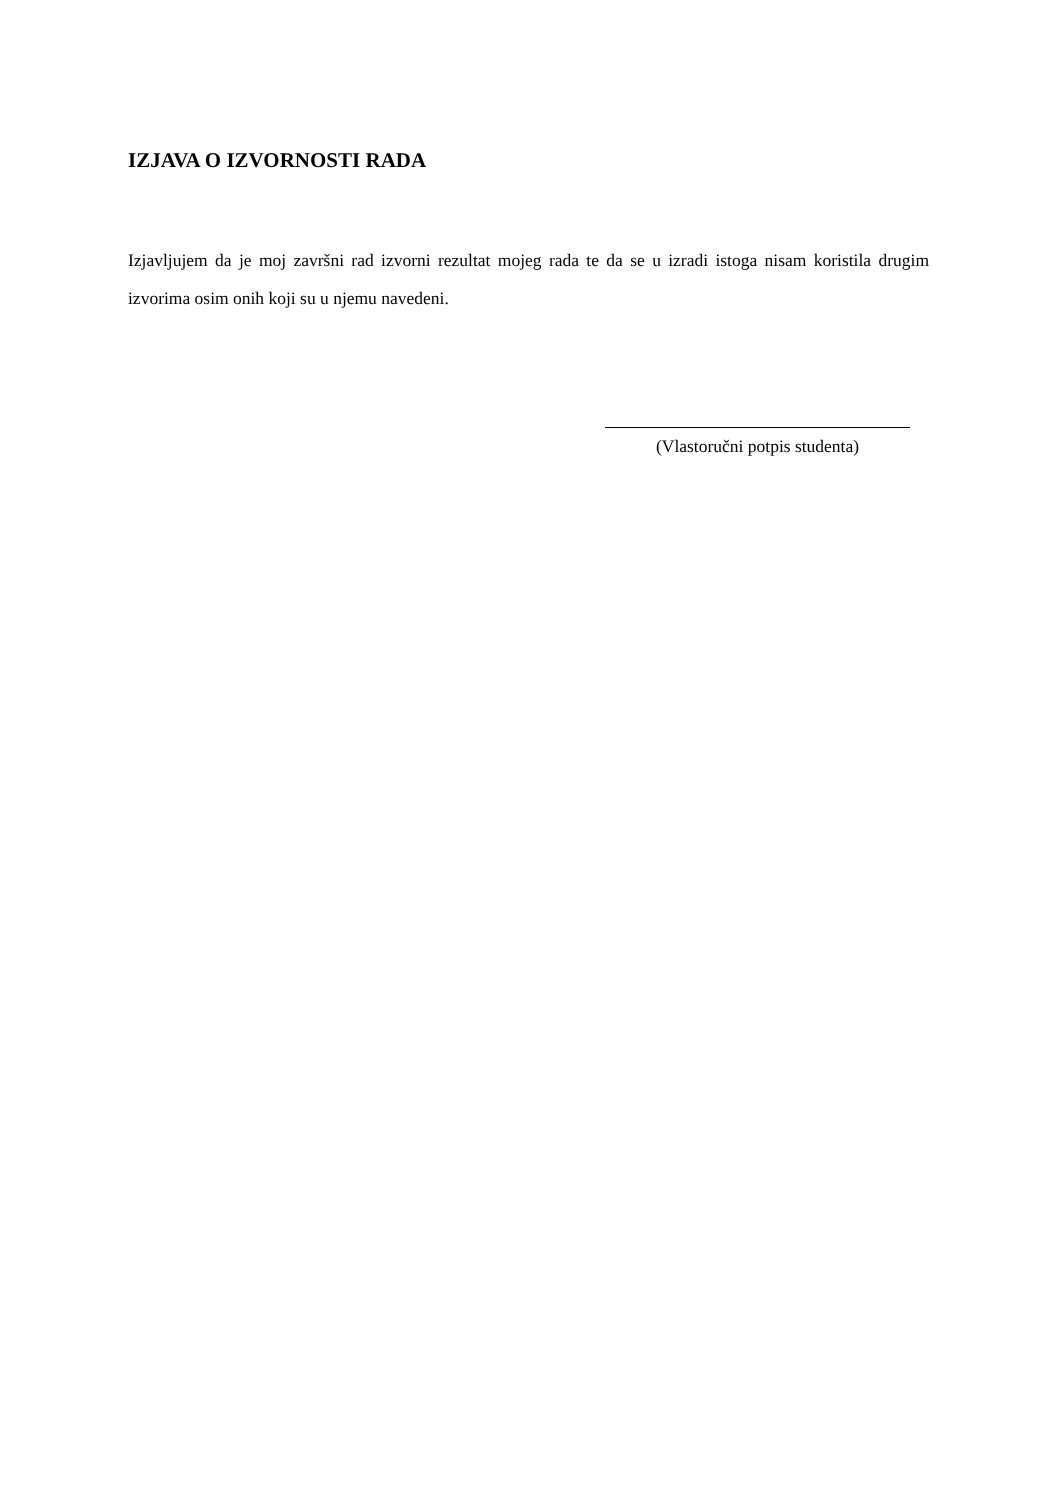IZJAVA O IZVORNOSTI RADA
Izjavljujem da je moj završni rad izvorni rezultat mojeg rada te da se u izradi istoga nisam koristila drugim izvorima osim onih koji su u njemu navedeni.
(Vlastoručni potpis studenta)